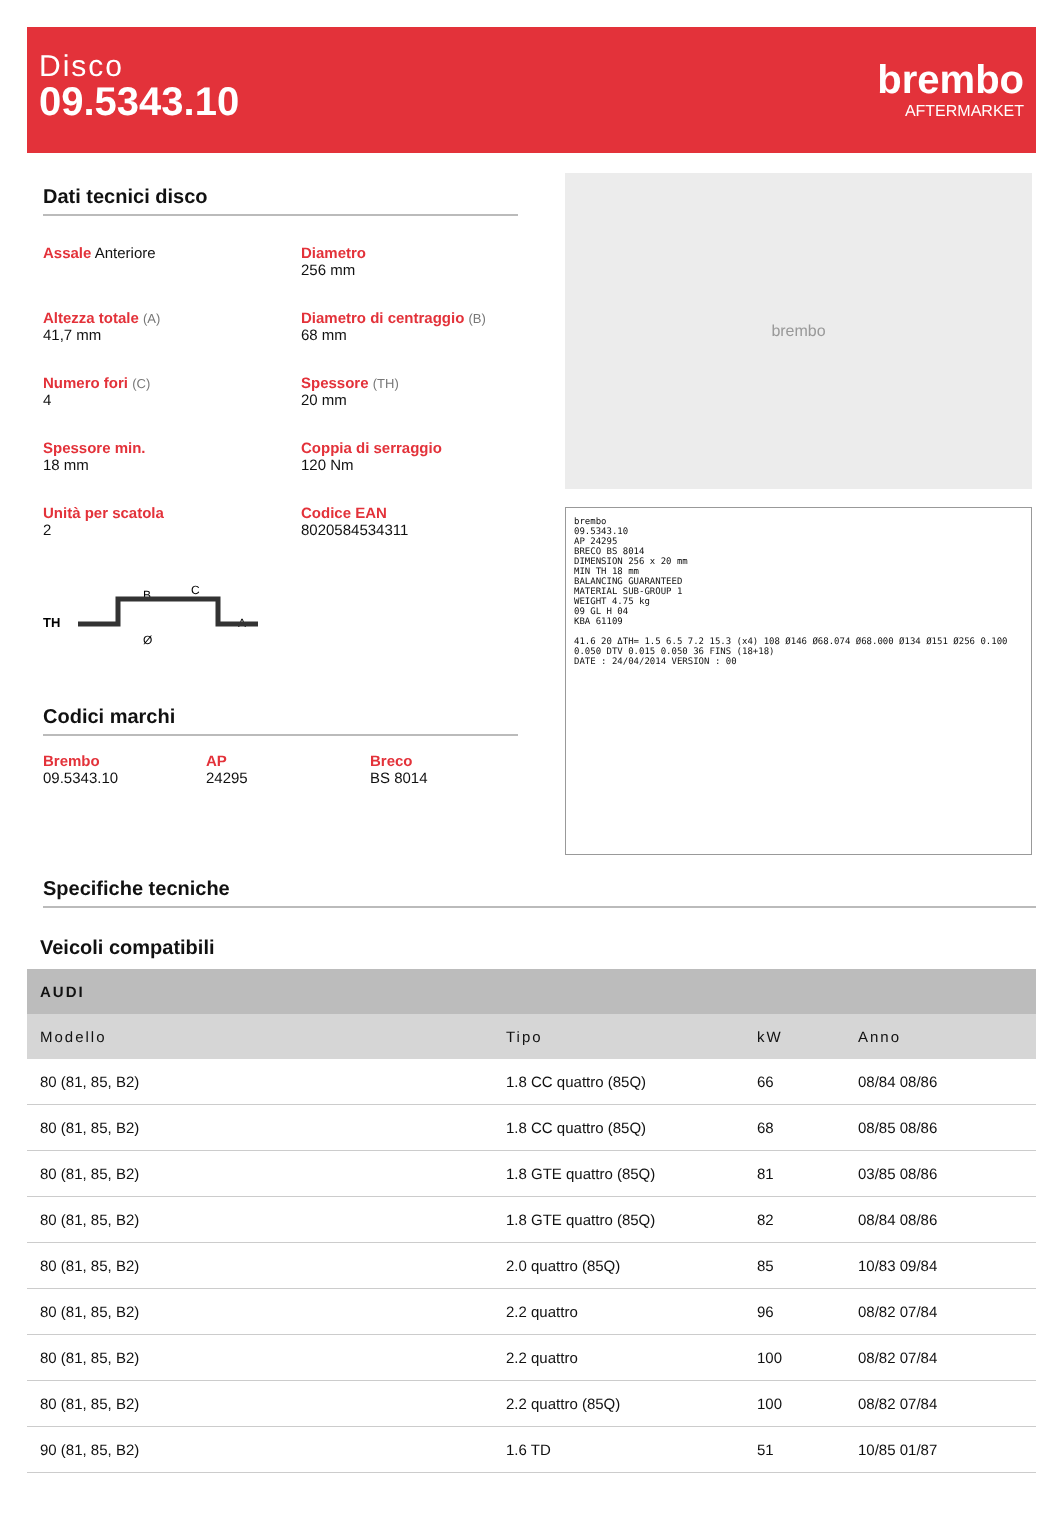Disco
09.5343.10
brembo
AFTERMARKET
Dati tecnici disco
Assale Anteriore
Diametro
256 mm
Altezza totale (A)
41,7 mm
Diametro di centraggio (B)
68 mm
Numero fori (C)
4
Spessore (TH)
20 mm
Spessore min.
18 mm
Coppia di serraggio
120 Nm
Unità per scatola
2
Codice EAN
8020584534311
TH
B
C
A
Ø
Codici marchi
Brembo
09.5343.10
AP
24295
Breco
BS 8014
brembo
brembo
09.5343.10
AP 24295
BRECO BS 8014
DIMENSION 256 x 20 mm
MIN TH 18 mm
BALANCING GUARANTEED
MATERIAL SUB-GROUP 1
WEIGHT 4.75 kg
09 GL H 04
KBA 61109
41.6 20 ΔTH= 1.5 6.5 7.2 15.3 (x4) 108 Ø146 Ø68.074 Ø68.000 Ø134 Ø151 Ø256 0.100 0.050 DTV 0.015 0.050 36 FINS (18+18)
DATE : 24/04/2014 VERSION : 00
Specifiche tecniche
Veicoli compatibili
| AUDI | | | |
| --- | --- | --- | --- |
| Modello | Tipo | kW | Anno |
| 80 (81, 85, B2) | 1.8 CC quattro (85Q) | 66 | 08/84 08/86 |
| 80 (81, 85, B2) | 1.8 CC quattro (85Q) | 68 | 08/85 08/86 |
| 80 (81, 85, B2) | 1.8 GTE quattro (85Q) | 81 | 03/85 08/86 |
| 80 (81, 85, B2) | 1.8 GTE quattro (85Q) | 82 | 08/84 08/86 |
| 80 (81, 85, B2) | 2.0 quattro (85Q) | 85 | 10/83 09/84 |
| 80 (81, 85, B2) | 2.2 quattro | 96 | 08/82 07/84 |
| 80 (81, 85, B2) | 2.2 quattro | 100 | 08/82 07/84 |
| 80 (81, 85, B2) | 2.2 quattro (85Q) | 100 | 08/82 07/84 |
| 90 (81, 85, B2) | 1.6 TD | 51 | 10/85 01/87 |